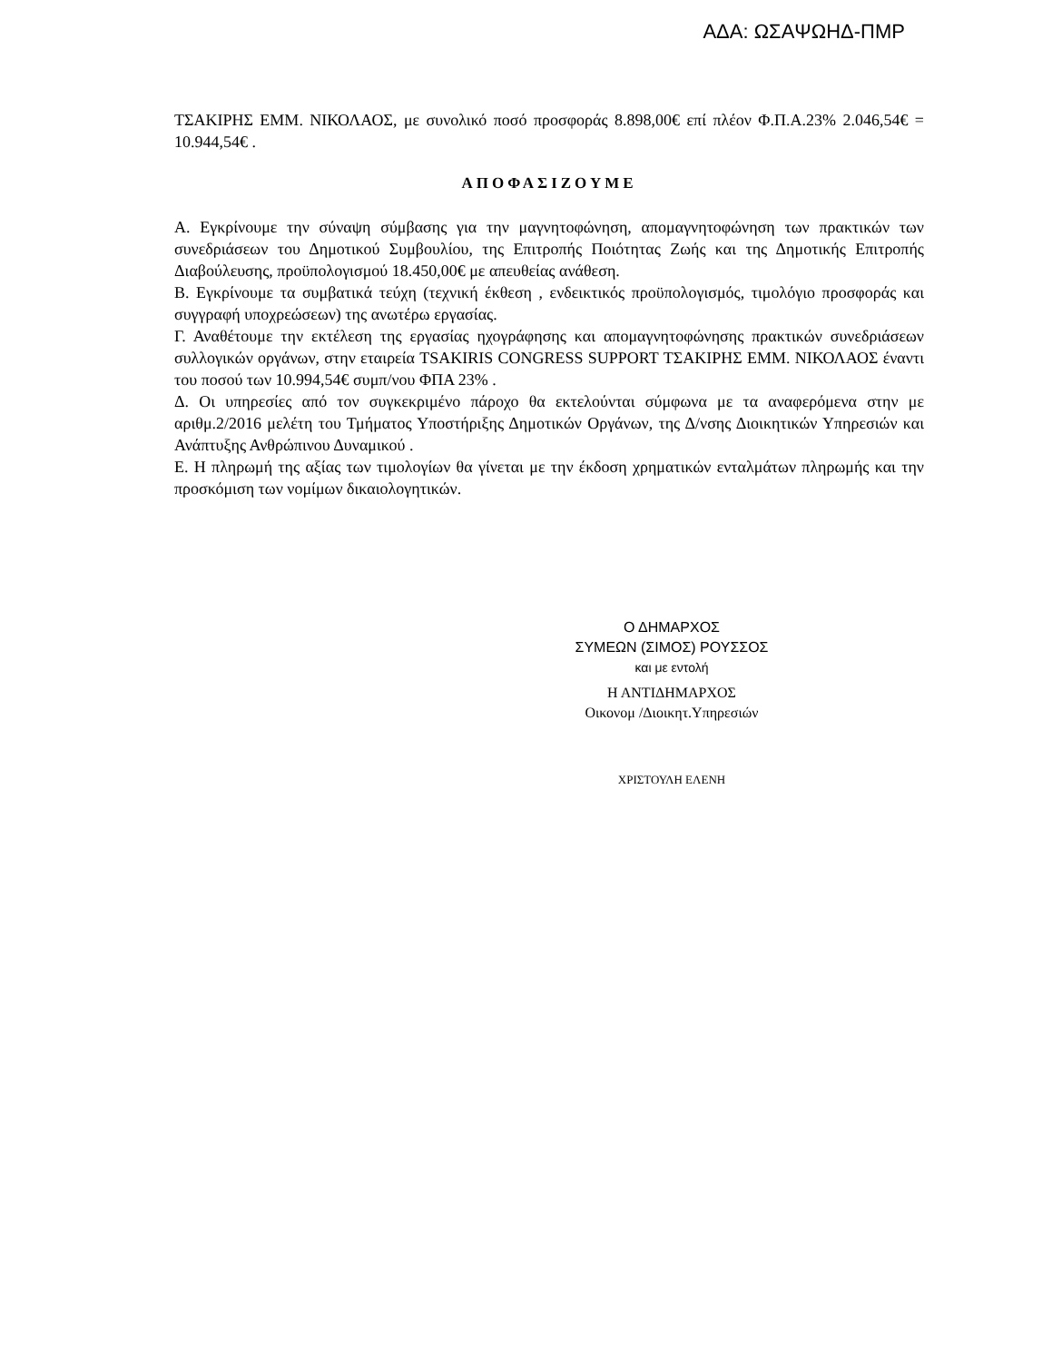ΑΔΑ: ΩΣΑΨΩΗΔ-ΠΜΡ
ΤΣΑΚΙΡΗΣ ΕΜΜ. ΝΙΚΟΛΑΟΣ, με συνολικό ποσό προσφοράς 8.898,00€ επί πλέον Φ.Π.Α.23% 2.046,54€ = 10.944,54€ .
ΑΠΟΦΑΣΙΖΟΥΜΕ
Α. Εγκρίνουμε την σύναψη σύμβασης για την μαγνητοφώνηση, απομαγνητοφώνηση των πρακτικών των συνεδριάσεων του Δημοτικού Συμβουλίου, της Επιτροπής Ποιότητας Ζωής και της Δημοτικής Επιτροπής Διαβούλευσης, προϋπολογισμού 18.450,00€ με απευθείας ανάθεση.
Β. Εγκρίνουμε τα συμβατικά τεύχη (τεχνική έκθεση , ενδεικτικός προϋπολογισμός, τιμολόγιο προσφοράς και συγγραφή υποχρεώσεων) της ανωτέρω εργασίας.
Γ. Αναθέτουμε την εκτέλεση της εργασίας ηχογράφησης και απομαγνητοφώνησης πρακτικών συνεδριάσεων συλλογικών οργάνων, στην εταιρεία TSAKIRIS CONGRESS SUPPORT ΤΣΑΚΙΡΗΣ ΕΜΜ. ΝΙΚΟΛΑΟΣ έναντι του ποσού των 10.994,54€ συμπ/νου ΦΠΑ 23% .
Δ. Οι υπηρεσίες από τον συγκεκριμένο πάροχο θα εκτελούνται σύμφωνα με τα αναφερόμενα στην με αριθμ.2/2016 μελέτη του Τμήματος Υποστήριξης Δημοτικών Οργάνων, της Δ/νσης Διοικητικών Υπηρεσιών και Ανάπτυξης Ανθρώπινου Δυναμικού .
Ε. Η πληρωμή της αξίας των τιμολογίων θα γίνεται με την έκδοση χρηματικών ενταλμάτων πληρωμής και την προσκόμιση των νομίμων δικαιολογητικών.
Ο ΔΗΜΑΡΧΟΣ
ΣΥΜΕΩΝ (ΣΙΜΟΣ) ΡΟΥΣΣΟΣ
και με εντολή
Η ΑΝΤΙΔΗΜΑΡΧΟΣ
Οικονομ /Διοικητ.Υπηρεσιών
ΧΡΙΣΤΟΥΛΗ ΕΛΕΝΗ